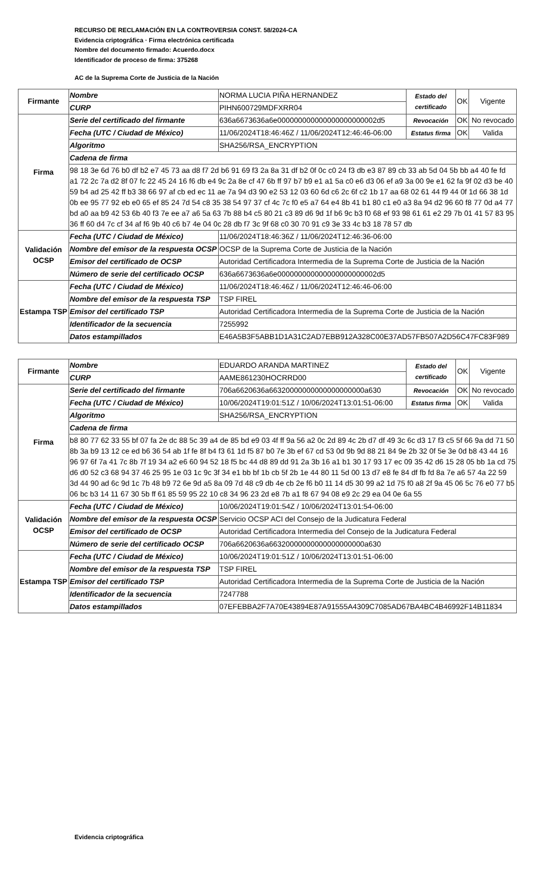RECURSO DE RECLAMACIÓN EN LA CONTROVERSIA CONST. 58/2024-CA
Evidencia criptográfica · Firma electrónica certificada
Nombre del documento firmado: Acuerdo.docx
Identificador de proceso de firma: 375268
AC de la Suprema Corte de Justicia de la Nación
| Firmante | Nombre | NORMA LUCIA PIÑA HERNANDEZ | Estado del certificado | OK | Vigente |
| | CURP | PIHN600729MDFXRR04 | | | |
| Firma | Serie del certificado del firmante | 636a6673636a6e000000000000000000000002d5 | Revocación | OK | No revocado |
| | Fecha (UTC / Ciudad de México) | 11/06/2024T18:46:46Z / 11/06/2024T12:46:46-06:00 | Estatus firma | OK | Valida |
| | Algoritmo | SHA256/RSA_ENCRYPTION | | | |
| | Cadena de firma | | | | |
| | 98 18 3e 6d 76 b0 df b2 e7 45 73 aa d8 f7 2d b6 91 69 f3 2a 8a 31 df b2 0f 0c c0 24 f3 db e3 87 89 cb 33 ab 5d 04 5b bb a4 40 fe fd a1 72 2c 7a d2 8f 07 fc 22 45 24 16 f6 db e4 9c 2a 8e cf 47 6b ff 97 b7 b9 e1 a1 5a c0 e6 d3 06 ef a9 3a 00 9e e1 62 fa 9f 02 d3 be 40 59 b4 ad 25 42 ff b3 38 66 97 af cb ed ec 11 ae 7a 94 d3 90 e2 53 12 03 60 6d c6 2c 6f c2 1b 17 aa 68 02 61 44 f9 44 0f 1d 66 38 1d 0b ee 95 77 92 eb e0 65 ef 85 24 7d 54 c8 35 38 54 97 37 cf 4c 7c f0 e5 a7 64 e4 8b 41 b1 80 c1 e0 a3 8a 94 d2 96 60 f8 77 0d a4 77 bd a0 aa b9 42 53 6b 40 f3 7e ee a7 a6 5a 63 7b 88 b4 c5 80 21 c3 89 d6 9d 1f b6 9c b3 f0 68 ef 93 98 61 61 e2 29 7b 01 41 57 83 95 36 ff 60 d4 7c cf 34 af f6 9b 40 c6 b7 4e 04 0c 28 db f7 3c 9f 68 c0 30 70 91 c9 3e 33 4c b3 18 78 57 db | | | | |
| Validación OCSP | Fecha (UTC / Ciudad de México) | 11/06/2024T18:46:36Z / 11/06/2024T12:46:36-06:00 | | | |
| | Nombre del emisor de la respuesta OCSP | OCSP de la Suprema Corte de Justicia de la Nación | | | |
| | Emisor del certificado de OCSP | Autoridad Certificadora Intermedia de la Suprema Corte de Justicia de la Nación | | | |
| | Número de serie del certificado OCSP | 636a6673636a6e000000000000000000000002d5 | | | |
| Estampa TSP | Fecha (UTC / Ciudad de México) | 11/06/2024T18:46:46Z / 11/06/2024T12:46:46-06:00 | | | |
| | Nombre del emisor de la respuesta TSP | TSP FIREL | | | |
| | Emisor del certificado TSP | Autoridad Certificadora Intermedia de la Suprema Corte de Justicia de la Nación | | | |
| | Identificador de la secuencia | 7255992 | | | |
| | Datos estampillados | E46A5B3F5ABB1D1A31C2AD7EBB912A328C00E37AD57FB507A2D56C47FC83F989 | | | |
| Firmante | Nombre | EDUARDO ARANDA MARTINEZ | Estado del certificado | OK | Vigente |
| | CURP | AAME861230HOCRRD00 | | | |
| Firma | Serie del certificado del firmante | 706a6620636a66320000000000000000000a630 | Revocación | OK | No revocado |
| | Fecha (UTC / Ciudad de México) | 10/06/2024T19:01:51Z / 10/06/2024T13:01:51-06:00 | Estatus firma | OK | Valida |
| | Algoritmo | SHA256/RSA_ENCRYPTION | | | |
| | Cadena de firma | | | | |
| | b8 80 77 62 33 55 bf 07 fa 2e dc 88 5c 39 a4 de 85 bd e9 03 4f ff 9a 56 a2 0c 2d 89 4c 2b d7 df 49 3c 6c d3 17 f3 c5 5f 66 9a dd 71 50 8b 3a b9 13 12 ce ed b6 36 54 ab 1f fe 8f b4 f3 61 1d f5 87 b0 7e 3b ef 67 cd 53 0d 9b 9d 88 21 84 9e 2b 32 0f 5e 3e 0d b8 43 44 16 96 97 6f 7a 41 7c 8b 7f 19 34 a2 e6 60 94 52 18 f5 bc 44 d8 89 dd 91 2a 3b 16 a1 b1 30 17 93 17 ec 09 35 42 d6 15 28 05 bb 1a cd 75 d6 d0 52 c3 68 94 37 46 25 95 1e 03 1c 9c 3f 34 e1 bb bf 1b cb 5f 2b 1e 44 80 11 5d 00 13 d7 e8 fe 84 df fb fd 8a 7e a6 57 4a 22 59 3d 44 90 ad 6c 9d 1c 7b 48 b9 72 6e 9d a5 8a 09 7d 48 c9 db 4e cb 2e f6 b0 11 14 d5 30 99 a2 1d 75 f0 a8 2f 9a 45 06 5c 76 e0 77 b5 06 bc b3 14 11 67 30 5b ff 61 85 59 95 22 10 c8 34 96 23 2d e8 7b a1 f8 67 94 08 e9 2c 29 ea 04 0e 6a 55 | | | | |
| Validación OCSP | Fecha (UTC / Ciudad de México) | 10/06/2024T19:01:54Z / 10/06/2024T13:01:54-06:00 | | | |
| | Nombre del emisor de la respuesta OCSP | Servicio OCSP ACI del Consejo de la Judicatura Federal | | | |
| | Emisor del certificado de OCSP | Autoridad Certificadora Intermedia del Consejo de la Judicatura Federal | | | |
| | Número de serie del certificado OCSP | 706a6620636a66320000000000000000000a630 | | | |
| Estampa TSP | Fecha (UTC / Ciudad de México) | 10/06/2024T19:01:51Z / 10/06/2024T13:01:51-06:00 | | | |
| | Nombre del emisor de la respuesta TSP | TSP FIREL | | | |
| | Emisor del certificado TSP | Autoridad Certificadora Intermedia de la Suprema Corte de Justicia de la Nación | | | |
| | Identificador de la secuencia | 7247788 | | | |
| | Datos estampillados | 07EFEBBA2F7A70E43894E87A91555A4309C7085AD67BA4BC4B46992F14B11834 | | | |
Evidencia criptográfica